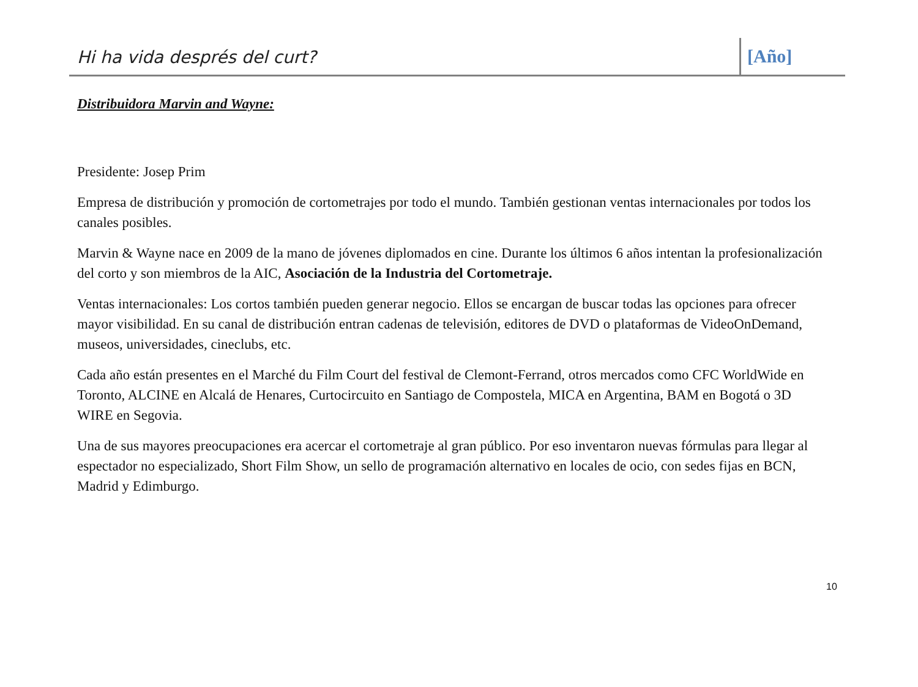Hi ha vida després del curt?
[Año]
Distribuidora Marvin and Wayne:
Presidente: Josep Prim
Empresa de distribución y promoción de cortometrajes por todo el mundo. También gestionan ventas internacionales por todos los canales posibles.
Marvin & Wayne nace en 2009 de la mano de jóvenes diplomados en cine. Durante los últimos 6 años intentan la profesionalización del corto y son miembros de la AIC, Asociación de la Industria del Cortometraje.
Ventas internacionales: Los cortos también pueden generar negocio. Ellos se encargan de buscar todas las opciones para ofrecer mayor visibilidad. En su canal de distribución entran cadenas de televisión, editores de DVD o plataformas de VideoOnDemand, museos, universidades, cineclubs, etc.
Cada año están presentes en el Marché du Film Court del festival de Clemont-Ferrand, otros mercados como CFC WorldWide en Toronto, ALCINE en Alcalá de Henares, Curtocircuito en Santiago de Compostela, MICA en Argentina, BAM en Bogotá o 3D WIRE en Segovia.
Una de sus mayores preocupaciones era acercar el cortometraje al gran público. Por eso inventaron nuevas fórmulas para llegar al espectador no especializado, Short Film Show, un sello de programación alternativo en locales de ocio, con sedes fijas en BCN, Madrid y Edimburgo.
10